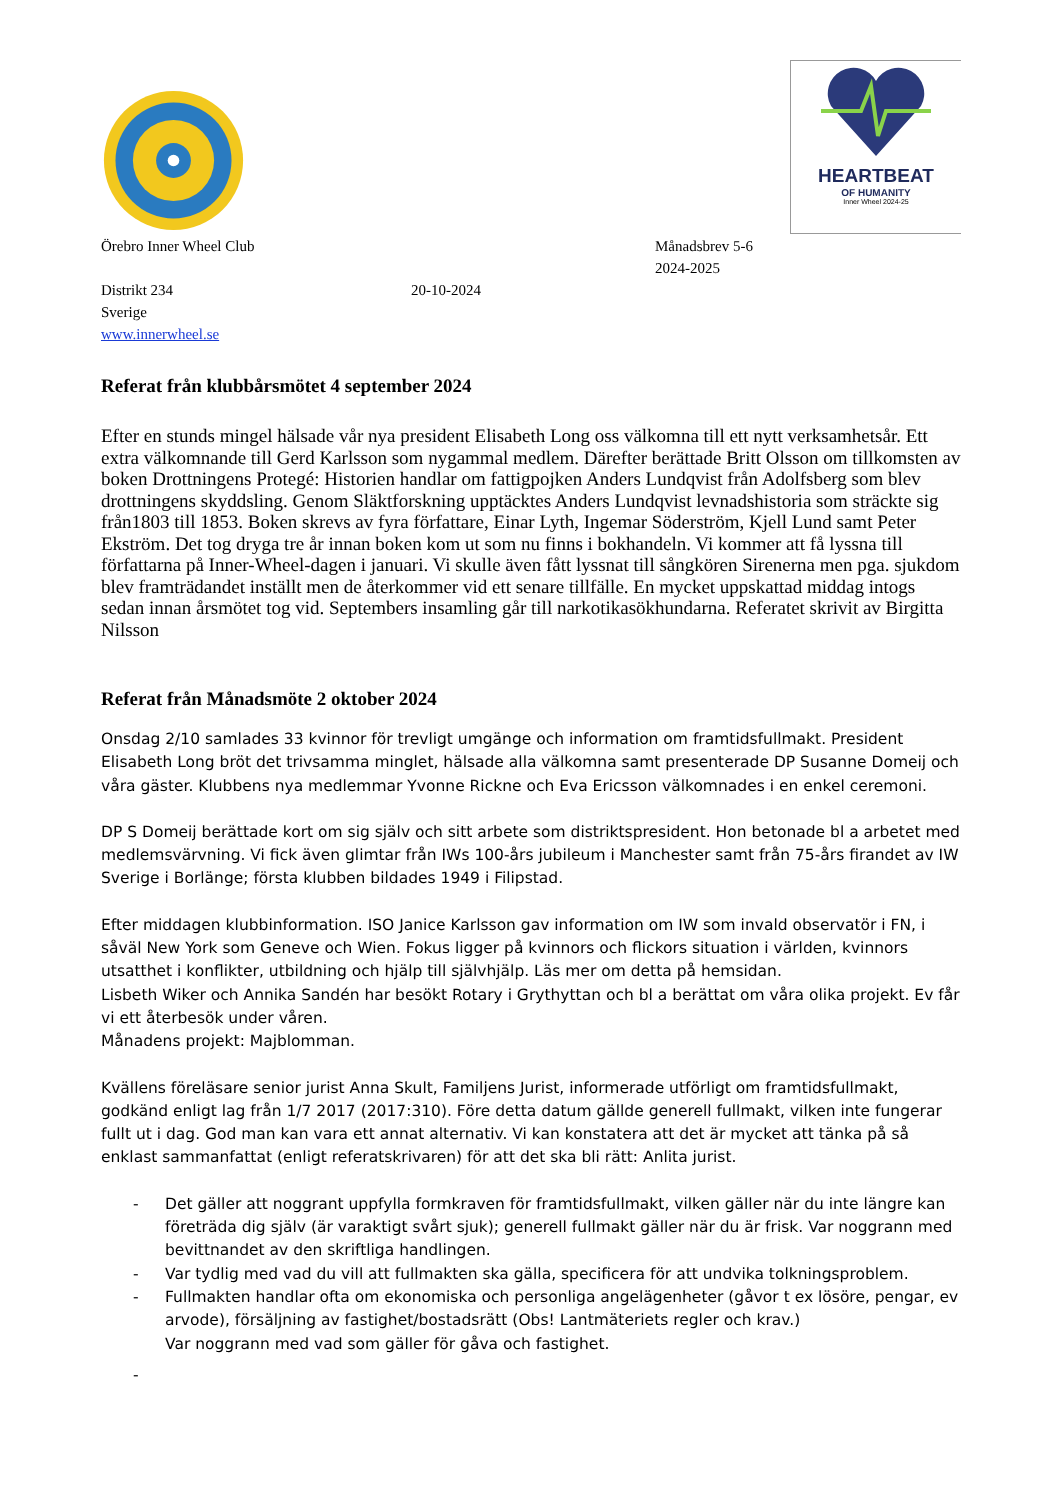HEARTBEAT
OF HUMANITY
Inner Wheel 2024-25
Örebro Inner Wheel Club Månadsbrev 5-6
2024-2025
Distrikt 234 20-10-2024
Sverige
www.innerwheel.se
Referat från klubbårsmötet 4 september 2024
Efter en stunds mingel hälsade vår nya president Elisabeth Long oss välkomna till ett nytt verksamhetsår. Ett extra välkomnande till Gerd Karlsson som nygammal medlem. Därefter berättade Britt Olsson om tillkomsten av boken Drottningens Protegé: Historien handlar om fattigpojken Anders Lundqvist från Adolfsberg som blev drottningens skyddsling. Genom Släktforskning upptäcktes Anders Lundqvist levnadshistoria som sträckte sig från1803 till 1853. Boken skrevs av fyra författare, Einar Lyth, Ingemar Söderström, Kjell Lund samt Peter Ekström. Det tog dryga tre år innan boken kom ut som nu finns i bokhandeln. Vi kommer att få lyssna till författarna på Inner-Wheel-dagen i januari. Vi skulle även fått lyssnat till sångkören Sirenerna men pga. sjukdom blev framträdandet inställt men de återkommer vid ett senare tillfälle. En mycket uppskattad middag intogs sedan innan årsmötet tog vid. Septembers insamling går till narkotikasökhundarna. Referatet skrivit av Birgitta Nilsson
Referat från Månadsmöte 2 oktober 2024
Onsdag 2/10 samlades 33 kvinnor för trevligt umgänge och information om framtidsfullmakt. President Elisabeth Long bröt det trivsamma minglet, hälsade alla välkomna samt presenterade DP Susanne Domeij och våra gäster. Klubbens nya medlemmar Yvonne Rickne och Eva Ericsson välkomnades i en enkel ceremoni.
DP S Domeij berättade kort om sig själv och sitt arbete som distriktspresident. Hon betonade bl a arbetet med medlemsvärvning. Vi fick även glimtar från IWs 100-års jubileum i Manchester samt från 75-års firandet av IW Sverige i Borlänge; första klubben bildades 1949 i Filipstad.
Efter middagen klubbinformation. ISO Janice Karlsson gav information om IW som invald observatör i FN, i såväl New York som Geneve och Wien. Fokus ligger på kvinnors och flickors situation i världen, kvinnors utsatthet i konflikter, utbildning och hjälp till självhjälp. Läs mer om detta på hemsidan.
Lisbeth Wiker och Annika Sandén har besökt Rotary i Grythyttan och bl a berättat om våra olika projekt. Ev får vi ett återbesök under våren.
Månadens projekt: Majblomman.
Kvällens föreläsare senior jurist Anna Skult, Familjens Jurist, informerade utförligt om framtidsfullmakt, godkänd enligt lag från 1/7 2017 (2017:310). Före detta datum gällde generell fullmakt, vilken inte fungerar fullt ut i dag. God man kan vara ett annat alternativ. Vi kan konstatera att det är mycket att tänka på så enklast sammanfattat (enligt referatskrivaren) för att det ska bli rätt: Anlita jurist.
- Det gäller att noggrant uppfylla formkraven för framtidsfullmakt, vilken gäller när du inte längre kan företräda dig själv (är varaktigt svårt sjuk); generell fullmakt gäller när du är frisk. Var noggrann med bevittnandet av den skriftliga handlingen.
- Var tydlig med vad du vill att fullmakten ska gälla, specificera för att undvika tolkningsproblem.
- Fullmakten handlar ofta om ekonomiska och personliga angelägenheter (gåvor t ex lösöre, pengar, ev arvode), försäljning av fastighet/bostadsrätt (Obs! Lantmäteriets regler och krav.)
Var noggrann med vad som gäller för gåva och fastighet.
-